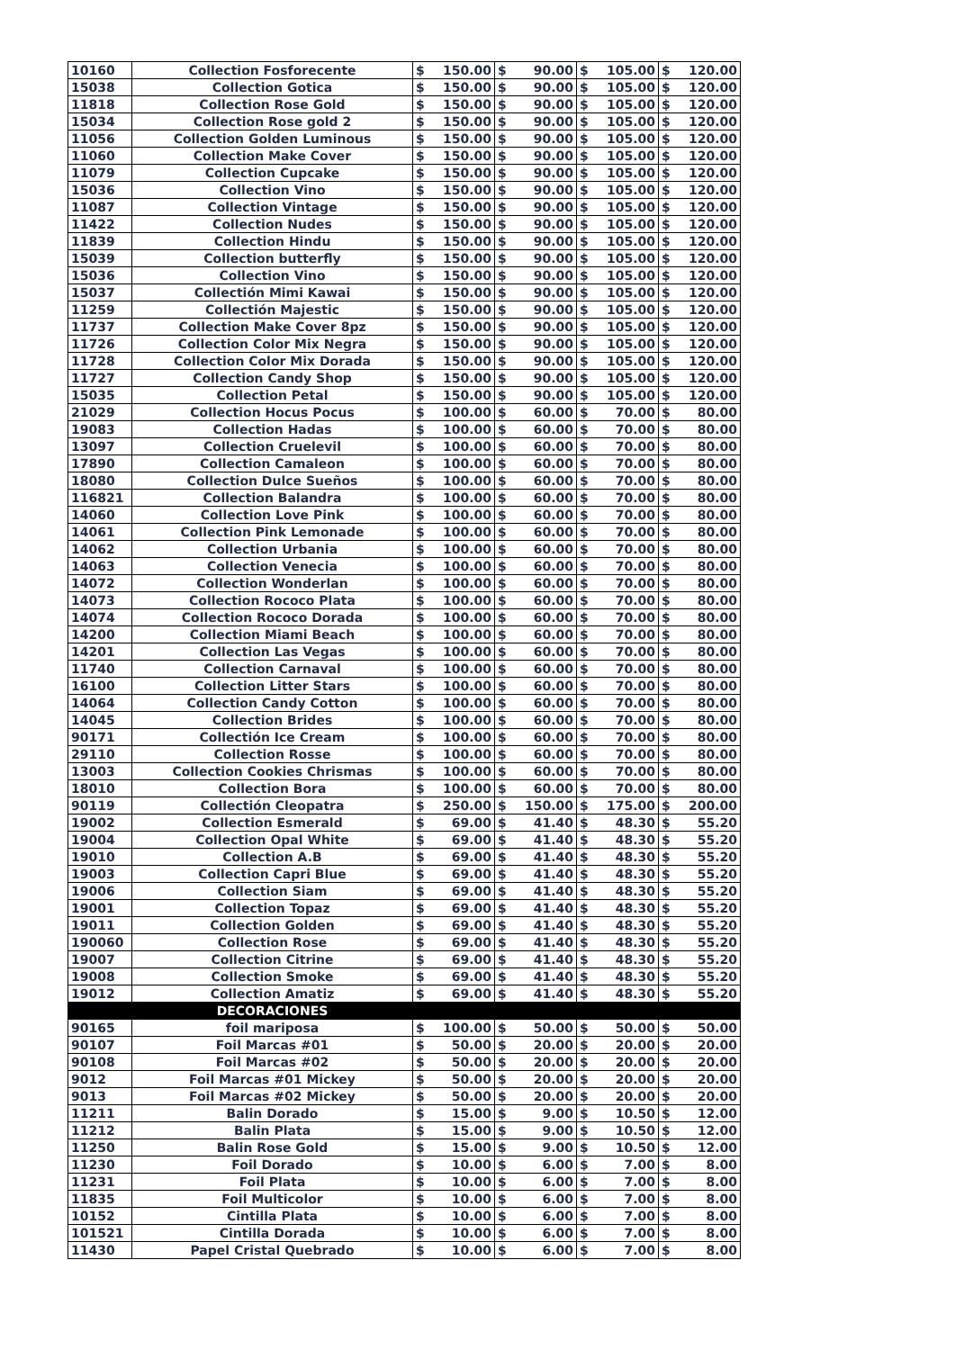| 10160 | Collection Fosforecente | $ | 150.00 | $ | 90.00 | $ | 105.00 | $ | 120.00 |
| 15038 | Collection Gotica | $ | 150.00 | $ | 90.00 | $ | 105.00 | $ | 120.00 |
| 11818 | Collection Rose Gold | $ | 150.00 | $ | 90.00 | $ | 105.00 | $ | 120.00 |
| 15034 | Collection Rose gold 2 | $ | 150.00 | $ | 90.00 | $ | 105.00 | $ | 120.00 |
| 11056 | Collection Golden Luminous | $ | 150.00 | $ | 90.00 | $ | 105.00 | $ | 120.00 |
| 11060 | Collection Make Cover | $ | 150.00 | $ | 90.00 | $ | 105.00 | $ | 120.00 |
| 11079 | Collection Cupcake | $ | 150.00 | $ | 90.00 | $ | 105.00 | $ | 120.00 |
| 15036 | Collection Vino | $ | 150.00 | $ | 90.00 | $ | 105.00 | $ | 120.00 |
| 11087 | Collection Vintage | $ | 150.00 | $ | 90.00 | $ | 105.00 | $ | 120.00 |
| 11422 | Collection Nudes | $ | 150.00 | $ | 90.00 | $ | 105.00 | $ | 120.00 |
| 11839 | Collection Hindu | $ | 150.00 | $ | 90.00 | $ | 105.00 | $ | 120.00 |
| 15039 | Collection butterfly | $ | 150.00 | $ | 90.00 | $ | 105.00 | $ | 120.00 |
| 15036 | Collection Vino | $ | 150.00 | $ | 90.00 | $ | 105.00 | $ | 120.00 |
| 15037 | Collectión Mimi Kawai | $ | 150.00 | $ | 90.00 | $ | 105.00 | $ | 120.00 |
| 11259 | Collectión Majestic | $ | 150.00 | $ | 90.00 | $ | 105.00 | $ | 120.00 |
| 11737 | Collection Make Cover 8pz | $ | 150.00 | $ | 90.00 | $ | 105.00 | $ | 120.00 |
| 11726 | Collection Color Mix Negra | $ | 150.00 | $ | 90.00 | $ | 105.00 | $ | 120.00 |
| 11728 | Collection Color Mix Dorada | $ | 150.00 | $ | 90.00 | $ | 105.00 | $ | 120.00 |
| 11727 | Collection Candy Shop | $ | 150.00 | $ | 90.00 | $ | 105.00 | $ | 120.00 |
| 15035 | Collection Petal | $ | 150.00 | $ | 90.00 | $ | 105.00 | $ | 120.00 |
| 21029 | Collection Hocus Pocus | $ | 100.00 | $ | 60.00 | $ | 70.00 | $ | 80.00 |
| 19083 | Collection Hadas | $ | 100.00 | $ | 60.00 | $ | 70.00 | $ | 80.00 |
| 13097 | Collection Cruelevil | $ | 100.00 | $ | 60.00 | $ | 70.00 | $ | 80.00 |
| 17890 | Collection Camaleon | $ | 100.00 | $ | 60.00 | $ | 70.00 | $ | 80.00 |
| 18080 | Collection Dulce Sueños | $ | 100.00 | $ | 60.00 | $ | 70.00 | $ | 80.00 |
| 116821 | Collection Balandra | $ | 100.00 | $ | 60.00 | $ | 70.00 | $ | 80.00 |
| 14060 | Collection Love Pink | $ | 100.00 | $ | 60.00 | $ | 70.00 | $ | 80.00 |
| 14061 | Collection Pink Lemonade | $ | 100.00 | $ | 60.00 | $ | 70.00 | $ | 80.00 |
| 14062 | Collection Urbania | $ | 100.00 | $ | 60.00 | $ | 70.00 | $ | 80.00 |
| 14063 | Collection Venecia | $ | 100.00 | $ | 60.00 | $ | 70.00 | $ | 80.00 |
| 14072 | Collection Wonderlan | $ | 100.00 | $ | 60.00 | $ | 70.00 | $ | 80.00 |
| 14073 | Collection Rococo Plata | $ | 100.00 | $ | 60.00 | $ | 70.00 | $ | 80.00 |
| 14074 | Collection Rococo Dorada | $ | 100.00 | $ | 60.00 | $ | 70.00 | $ | 80.00 |
| 14200 | Collection Miami Beach | $ | 100.00 | $ | 60.00 | $ | 70.00 | $ | 80.00 |
| 14201 | Collection Las Vegas | $ | 100.00 | $ | 60.00 | $ | 70.00 | $ | 80.00 |
| 11740 | Collection Carnaval | $ | 100.00 | $ | 60.00 | $ | 70.00 | $ | 80.00 |
| 16100 | Collection Litter Stars | $ | 100.00 | $ | 60.00 | $ | 70.00 | $ | 80.00 |
| 14064 | Collection Candy Cotton | $ | 100.00 | $ | 60.00 | $ | 70.00 | $ | 80.00 |
| 14045 | Collection Brides | $ | 100.00 | $ | 60.00 | $ | 70.00 | $ | 80.00 |
| 90171 | Collectión Ice Cream | $ | 100.00 | $ | 60.00 | $ | 70.00 | $ | 80.00 |
| 29110 | Collection Rosse | $ | 100.00 | $ | 60.00 | $ | 70.00 | $ | 80.00 |
| 13003 | Collection Cookies Chrismas | $ | 100.00 | $ | 60.00 | $ | 70.00 | $ | 80.00 |
| 18010 | Collection Bora | $ | 100.00 | $ | 60.00 | $ | 70.00 | $ | 80.00 |
| 90119 | Collectión Cleopatra | $ | 250.00 | $ | 150.00 | $ | 175.00 | $ | 200.00 |
| 19002 | Collection Esmerald | $ | 69.00 | $ | 41.40 | $ | 48.30 | $ | 55.20 |
| 19004 | Collection Opal White | $ | 69.00 | $ | 41.40 | $ | 48.30 | $ | 55.20 |
| 19010 | Collection A.B | $ | 69.00 | $ | 41.40 | $ | 48.30 | $ | 55.20 |
| 19003 | Collection Capri Blue | $ | 69.00 | $ | 41.40 | $ | 48.30 | $ | 55.20 |
| 19006 | Collection Siam | $ | 69.00 | $ | 41.40 | $ | 48.30 | $ | 55.20 |
| 19001 | Collection Topaz | $ | 69.00 | $ | 41.40 | $ | 48.30 | $ | 55.20 |
| 19011 | Collection Golden | $ | 69.00 | $ | 41.40 | $ | 48.30 | $ | 55.20 |
| 190060 | Collection Rose | $ | 69.00 | $ | 41.40 | $ | 48.30 | $ | 55.20 |
| 19007 | Collection Citrine | $ | 69.00 | $ | 41.40 | $ | 48.30 | $ | 55.20 |
| 19008 | Collection Smoke | $ | 69.00 | $ | 41.40 | $ | 48.30 | $ | 55.20 |
| 19012 | Collection Amatiz | $ | 69.00 | $ | 41.40 | $ | 48.30 | $ | 55.20 |
| | DECORACIONES | | | | | | | | |
| 90165 | foil mariposa | $ | 100.00 | $ | 50.00 | $ | 50.00 | $ | 50.00 |
| 90107 | Foil Marcas #01 | $ | 50.00 | $ | 20.00 | $ | 20.00 | $ | 20.00 |
| 90108 | Foil Marcas #02 | $ | 50.00 | $ | 20.00 | $ | 20.00 | $ | 20.00 |
| 9012 | Foil Marcas #01 Mickey | $ | 50.00 | $ | 20.00 | $ | 20.00 | $ | 20.00 |
| 9013 | Foil Marcas #02 Mickey | $ | 50.00 | $ | 20.00 | $ | 20.00 | $ | 20.00 |
| 11211 | Balin Dorado | $ | 15.00 | $ | 9.00 | $ | 10.50 | $ | 12.00 |
| 11212 | Balin Plata | $ | 15.00 | $ | 9.00 | $ | 10.50 | $ | 12.00 |
| 11250 | Balin Rose Gold | $ | 15.00 | $ | 9.00 | $ | 10.50 | $ | 12.00 |
| 11230 | Foil Dorado | $ | 10.00 | $ | 6.00 | $ | 7.00 | $ | 8.00 |
| 11231 | Foil Plata | $ | 10.00 | $ | 6.00 | $ | 7.00 | $ | 8.00 |
| 11835 | Foil Multicolor | $ | 10.00 | $ | 6.00 | $ | 7.00 | $ | 8.00 |
| 10152 | Cintilla Plata | $ | 10.00 | $ | 6.00 | $ | 7.00 | $ | 8.00 |
| 101521 | Cintilla Dorada | $ | 10.00 | $ | 6.00 | $ | 7.00 | $ | 8.00 |
| 11430 | Papel Cristal Quebrado | $ | 10.00 | $ | 6.00 | $ | 7.00 | $ | 8.00 |